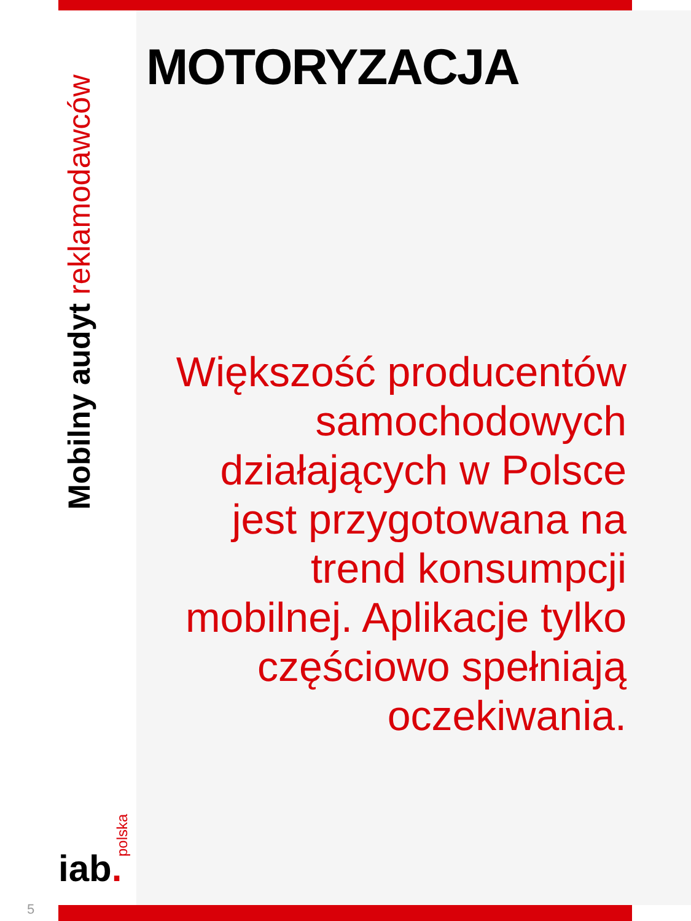Mobilny audyt reklamodawców
MOTORYZACJA
Większość producentów samochodowych działających w Polsce jest przygotowana na trend konsumpcji mobilnej. Aplikacje tylko częściowo spełniają oczekiwania.
iab. polska
5